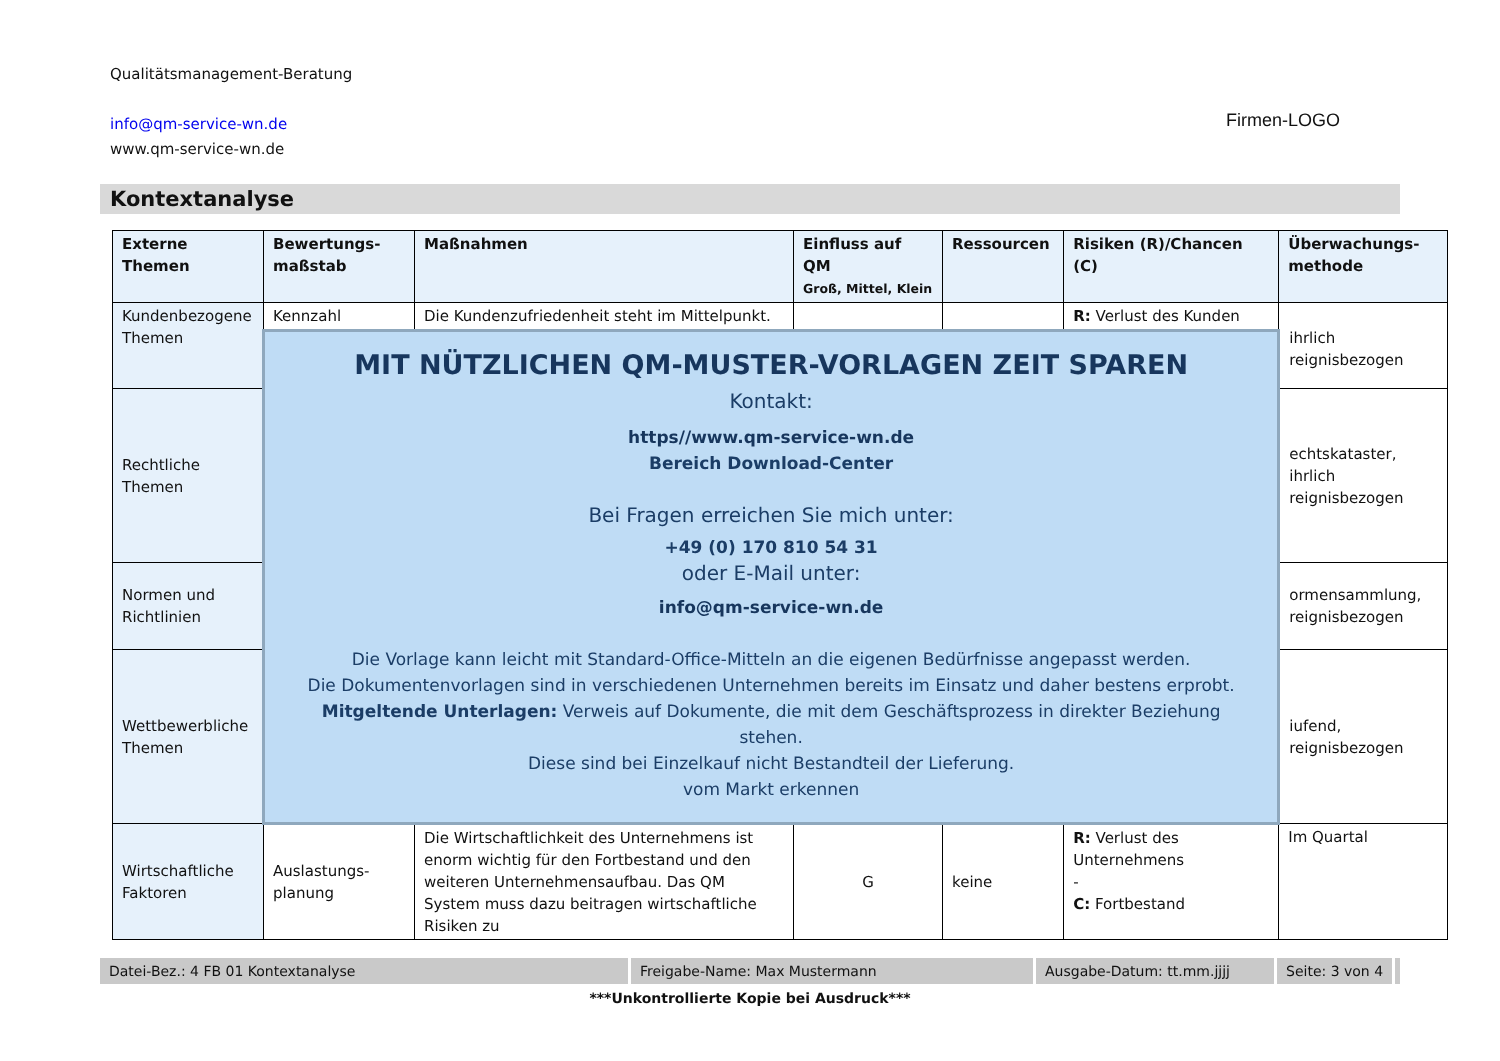Qualitätsmanagement-Beratung
info@qm-service-wn.de
www.qm-service-wn.de
Firmen-LOGO
Kontextanalyse
| Externe Themen | Bewertungs-maßstab | Maßnahmen | Einfluss auf QM Groß, Mittel, Klein | Ressourcen | Risiken (R)/Chancen (C) | Überwachungs-methode |
| --- | --- | --- | --- | --- | --- | --- |
| Kundenbezogene Themen | Kennzahl | Die Kundenzufriedenheit steht im Mittelpunkt. | | | R: Verlust des Kunden | ihrlich reignisbezogen |
| | MIT NÜTZLICHEN QM-MUSTER-VORLAGEN ZEIT SPAREN Kontakt: https//www.qm-service-wn.de Bereich Download-Center Bei Fragen erreichen Sie mich unter: +49 (0) 170 810 54 31 oder E-Mail unter: info@qm-service-wn.de Die Vorlage kann leicht mit Standard-Office-Mitteln an die eigenen Bedürfnisse angepasst werden. Die Dokumentenvorlagen sind in verschiedenen Unternehmen bereits im Einsatz und daher bestens erprobt. Mitgeltende Unterlagen: Verweis auf Dokumente, die mit dem Geschäftsprozess in direkter Beziehung stehen. Diese sind bei Einzelkauf nicht Bestandteil der Lieferung. vom Markt erkennen | | | | | |
| Rechtliche Themen | | | | | | echtskataster, ihrlich reignisbezogen |
| Normen und Richtlinien | | | | | | ormensammlung, reignisbezogen |
| Wettbewerbliche Themen | | | | | | iufend, reignisbezogen |
| Wirtschaftliche Faktoren | Auslastungs-planung | Die Wirtschaftlichkeit des Unternehmens ist enorm wichtig für den Fortbestand und den weiteren Unternehmensaufbau. Das QM System muss dazu beitragen wirtschaftliche Risiken zu | G | keine | R: Verlust des Unternehmens - C: Fortbestand | Im Quartal |
Datei-Bez.: 4 FB 01 Kontextanalyse Freigabe-Name: Max Mustermann Ausgabe-Datum: tt.mm.jjjj Seite: 3 von 4
***Unkontrollierte Kopie bei Ausdruck***